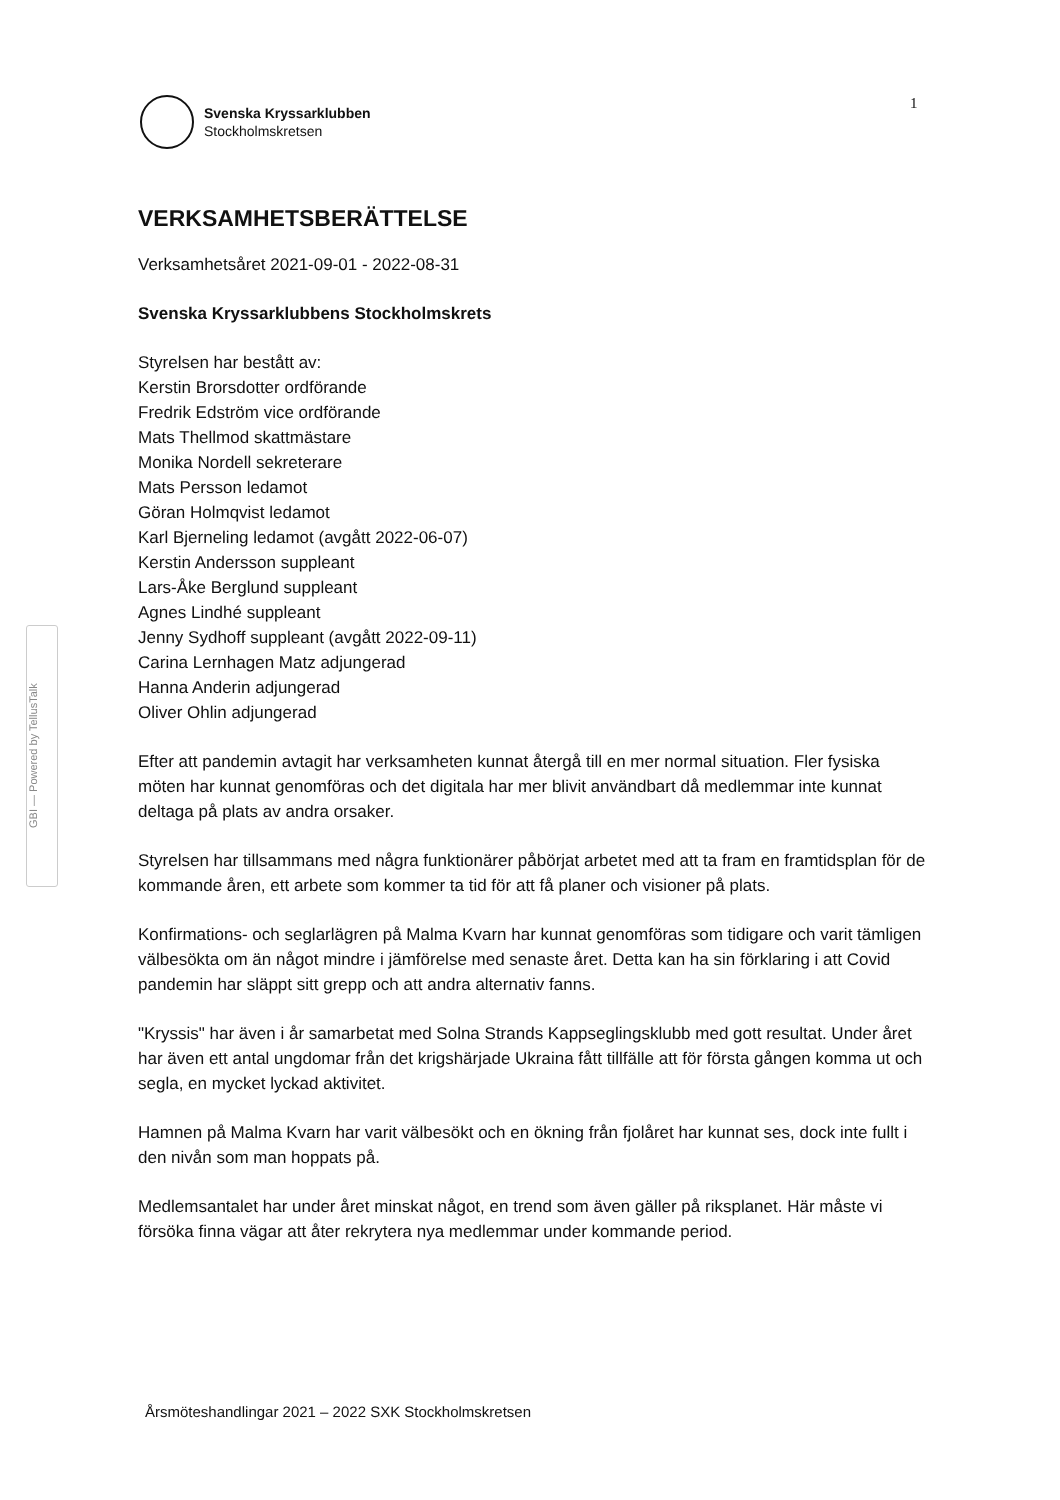Svenska Kryssarklubben
Stockholmskretsen
1
GBI — Powered by TellusTalk
VERKSAMHETSBERÄTTELSE
Verksamhetsåret 2021-09-01 - 2022-08-31
Svenska Kryssarklubbens Stockholmskrets
Styrelsen har bestått av:
Kerstin Brorsdotter ordförande
Fredrik Edström vice ordförande
Mats Thellmod skattmästare
Monika Nordell sekreterare
Mats Persson ledamot
Göran Holmqvist ledamot
Karl Bjerneling ledamot (avgått 2022-06-07)
Kerstin Andersson suppleant
Lars-Åke Berglund suppleant
Agnes Lindhé suppleant
Jenny Sydhoff suppleant (avgått 2022-09-11)
Carina Lernhagen Matz adjungerad
Hanna Anderin adjungerad
Oliver Ohlin adjungerad
Efter att pandemin avtagit har verksamheten kunnat återgå till en mer normal situation. Fler fysiska möten har kunnat genomföras och det digitala har mer blivit användbart då medlemmar inte kunnat deltaga på plats av andra orsaker.
Styrelsen har tillsammans med några funktionärer påbörjat arbetet med att ta fram en framtidsplan för de kommande åren, ett arbete som kommer ta tid för att få planer och visioner på plats.
Konfirmations- och seglarlägren på Malma Kvarn har kunnat genomföras som tidigare och varit tämligen välbesökta om än något mindre i jämförelse med senaste året. Detta kan ha sin förklaring i att Covid pandemin har släppt sitt grepp och att andra alternativ fanns.
"Kryssis" har även i år samarbetat med Solna Strands Kappseglingsklubb med gott resultat. Under året har även ett antal ungdomar från det krigshärjade Ukraina fått tillfälle att för första gången komma ut och segla, en mycket lyckad aktivitet.
Hamnen på Malma Kvarn har varit välbesökt och en ökning från fjolåret har kunnat ses, dock inte fullt i den nivån som man hoppats på.
Medlemsantalet har under året minskat något, en trend som även gäller på riksplanet. Här måste vi försöka finna vägar att åter rekrytera nya medlemmar under kommande period.
Årsmöteshandlingar 2021 – 2022 SXK Stockholmskretsen